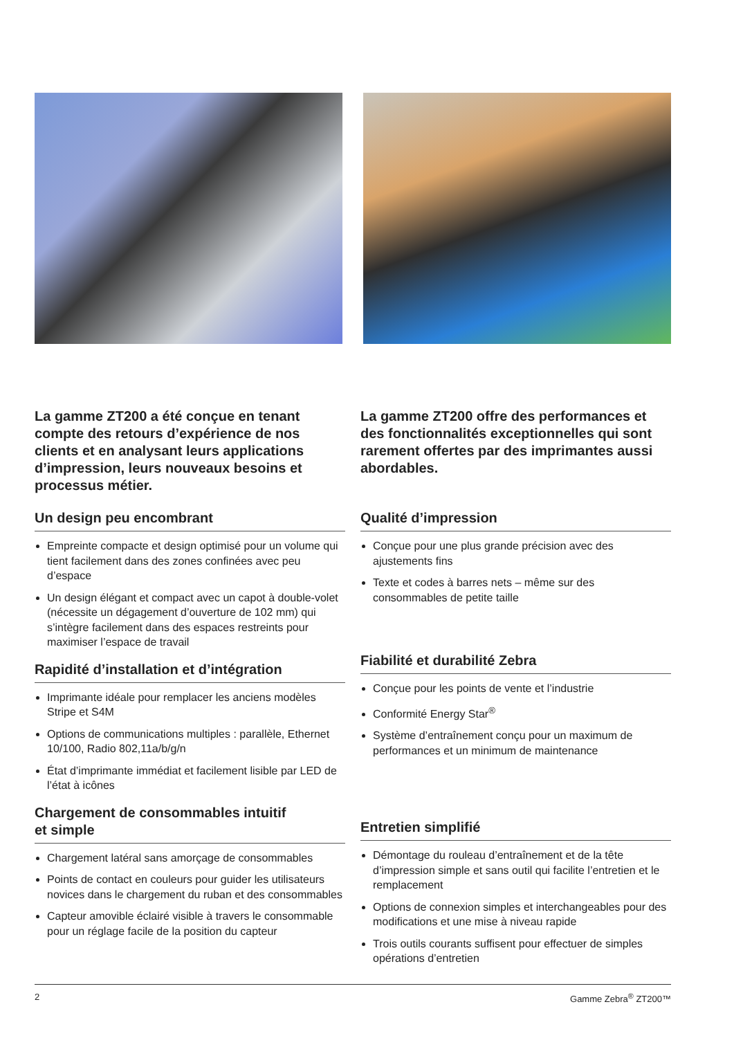La gamme ZT200 a été conçue en tenant compte des retours d’expérience de nos clients et en analysant leurs applications d’impression, leurs nouveaux besoins et processus métier.
Un design peu encombrant
Empreinte compacte et design optimisé pour un volume qui tient facilement dans des zones confinées avec peu d’espace
Un design élégant et compact avec un capot à double-volet (nécessite un dégagement d’ouverture de 102 mm) qui s’intègre facilement dans des espaces restreints pour maximiser l’espace de travail
Rapidité d’installation et d’intégration
Imprimante idéale pour remplacer les anciens modèles Stripe et S4M
Options de communications multiples : parallèle, Ethernet 10/100, Radio 802,11a/b/g/n
État d’imprimante immédiat et facilement lisible par LED de l’état à icônes
Chargement de consommables intuitif
et simple
Chargement latéral sans amorçage de consommables
Points de contact en couleurs pour guider les utilisateurs novices dans le chargement du ruban et des consommables
Capteur amovible éclairé visible à travers le consommable pour un réglage facile de la position du capteur
La gamme ZT200 offre des performances et des fonctionnalités exceptionnelles qui sont rarement offertes par des imprimantes aussi abordables.
Qualité d’impression
Conçue pour une plus grande précision avec des ajustements fins
Texte et codes à barres nets – même sur des consommables de petite taille
Fiabilité et durabilité Zebra
Conçue pour les points de vente et l’industrie
Conformité Energy Star<sup>®</sup>
Système d’entraînement conçu pour un maximum de performances et un minimum de maintenance
Entretien simplifié
Démontage du rouleau d’entraînement et de la tête d’impression simple et sans outil qui facilite l’entretien et le remplacement
Options de connexion simples et interchangeables pour des modifications et une mise à niveau rapide
Trois outils courants suffisent pour effectuer de simples opérations d’entretien
2 Gamme Zebra<sup>®</sup> ZT200™